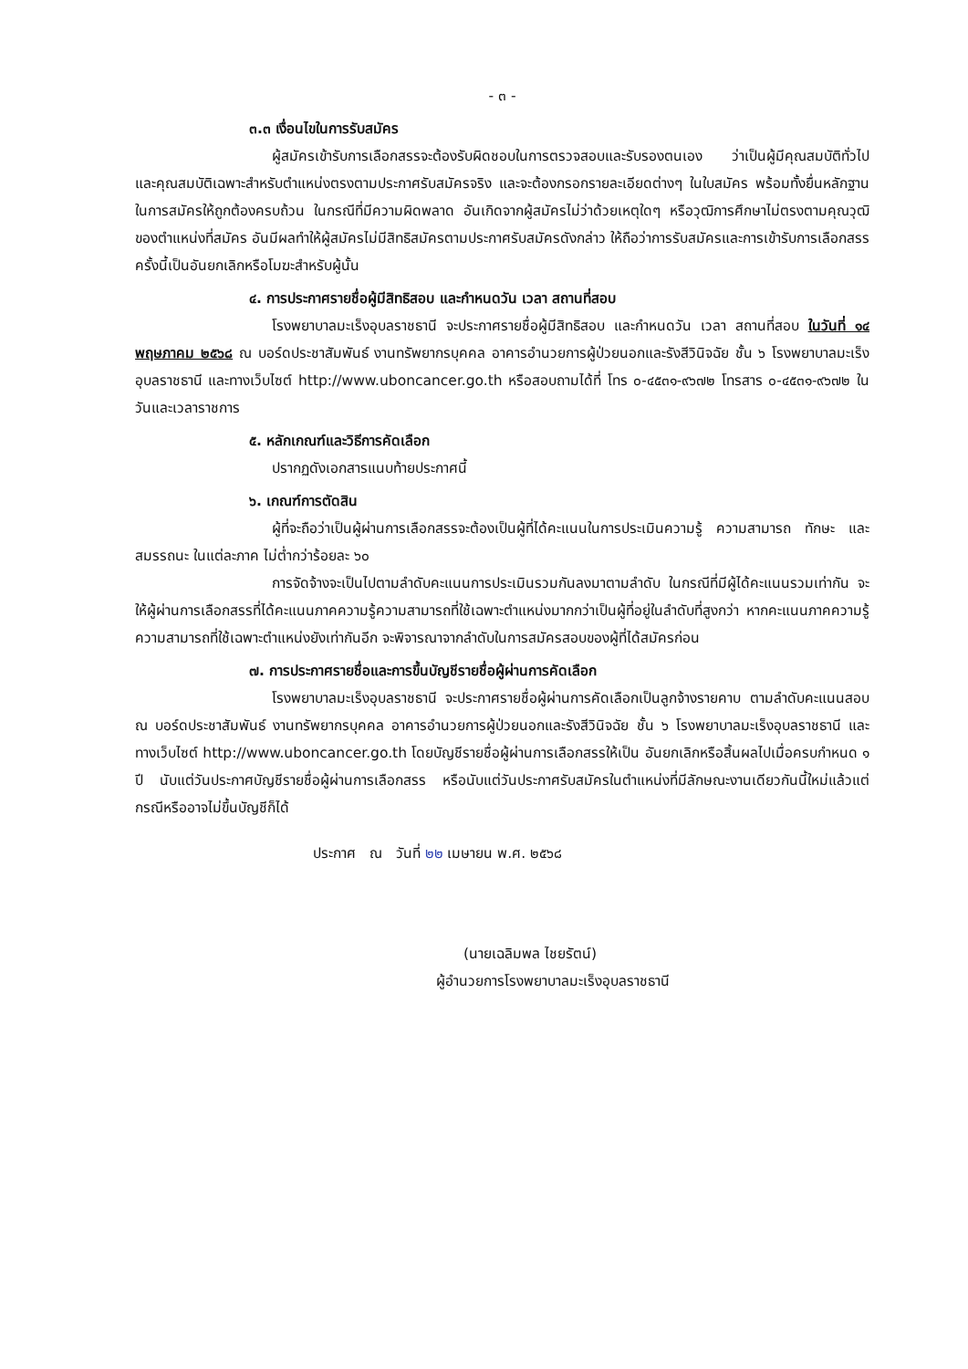- ๓ -
๓.๓ เงื่อนไขในการรับสมัคร
ผู้สมัครเข้ารับการเลือกสรรจะต้องรับผิดชอบในการตรวจสอบและรับรองตนเอง ว่าเป็นผู้มีคุณสมบัติทั่วไป และคุณสมบัติเฉพาะสำหรับตำแหน่งตรงตามประกาศรับสมัครจริง และจะต้องกรอกรายละเอียดต่างๆ ในใบสมัคร พร้อมทั้งยื่นหลักฐานในการสมัครให้ถูกต้องครบถ้วน ในกรณีที่มีความผิดพลาด อันเกิดจากผู้สมัครไม่ว่าด้วยเหตุใดๆ หรือวุฒิการศึกษาไม่ตรงตามคุณวุฒิของตำแหน่งที่สมัคร อันมีผลทำให้ผู้สมัครไม่มีสิทธิสมัครตามประกาศรับสมัครดังกล่าว ให้ถือว่าการรับสมัครและการเข้ารับการเลือกสรรครั้งนี้เป็นอันยกเลิกหรือโมฆะสำหรับผู้นั้น
๔. การประกาศรายชื่อผู้มีสิทธิสอบ และกำหนดวัน เวลา สถานที่สอบ
โรงพยาบาลมะเร็งอุบลราชธานี จะประกาศรายชื่อผู้มีสิทธิสอบ และกำหนดวัน เวลา สถานที่สอบ ในวันที่ ๑๔ พฤษภาคม ๒๕๖๘ ณ บอร์ดประชาสัมพันธ์ งานทรัพยากรบุคคล อาคารอำนวยการผู้ป่วยนอกและรังสีวินิจฉัย ชั้น ๖ โรงพยาบาลมะเร็งอุบลราชธานี และทางเว็บไซต์ http://www.uboncancer.go.th หรือสอบถามได้ที่ โทร ๐-๔๕๓๑-๙๖๗๒ โทรสาร ๐-๔๕๓๑-๙๖๗๒ ในวันและเวลาราชการ
๕. หลักเกณฑ์และวิธีการคัดเลือก
ปรากฏดังเอกสารแนบท้ายประกาศนี้
๖. เกณฑ์การตัดสิน
ผู้ที่จะถือว่าเป็นผู้ผ่านการเลือกสรรจะต้องเป็นผู้ที่ได้คะแนนในการประเมินความรู้ ความสามารถ ทักษะ และสมรรถนะ ในแต่ละภาค ไม่ต่ำกว่าร้อยละ ๖๐
การจัดจ้างจะเป็นไปตามลำดับคะแนนการประเมินรวมกันลงมาตามลำดับ ในกรณีที่มีผู้ได้คะแนนรวมเท่ากัน จะให้ผู้ผ่านการเลือกสรรที่ได้คะแนนภาคความรู้ความสามารถที่ใช้เฉพาะตำแหน่งมากกว่าเป็นผู้ที่อยู่ในลำดับที่สูงกว่า หากคะแนนภาคความรู้ความสามารถที่ใช้เฉพาะตำแหน่งยังเท่ากันอีก จะพิจารณาจากลำดับในการสมัครสอบของผู้ที่ได้สมัครก่อน
๗. การประกาศรายชื่อและการขึ้นบัญชีรายชื่อผู้ผ่านการคัดเลือก
โรงพยาบาลมะเร็งอุบลราชธานี จะประกาศรายชื่อผู้ผ่านการคัดเลือกเป็นลูกจ้างรายคาบ ตามลำดับคะแนนสอบ ณ บอร์ดประชาสัมพันธ์ งานทรัพยากรบุคคล อาคารอำนวยการผู้ป่วยนอกและรังสีวินิจฉัย ชั้น ๖ โรงพยาบาลมะเร็งอุบลราชธานี และทางเว็บไซต์ http://www.uboncancer.go.th โดยบัญชีรายชื่อผู้ผ่านการเลือกสรรให้เป็น อันยกเลิกหรือสิ้นผลไปเมื่อครบกำหนด ๑ ปี นับแต่วันประกาศบัญชีรายชื่อผู้ผ่านการเลือกสรร หรือนับแต่วันประกาศรับสมัครในตำแหน่งที่มีลักษณะงานเดียวกันนี้ใหม่แล้วแต่กรณีหรืออาจไม่ขึ้นบัญชีก็ได้
ประกาศ ณ วันที่ ๒๒ เมษายน พ.ศ. ๒๕๖๘
(นายเฉลิมพล ไชยรัตน์)
ผู้อำนวยการโรงพยาบาลมะเร็งอุบลราชธานี